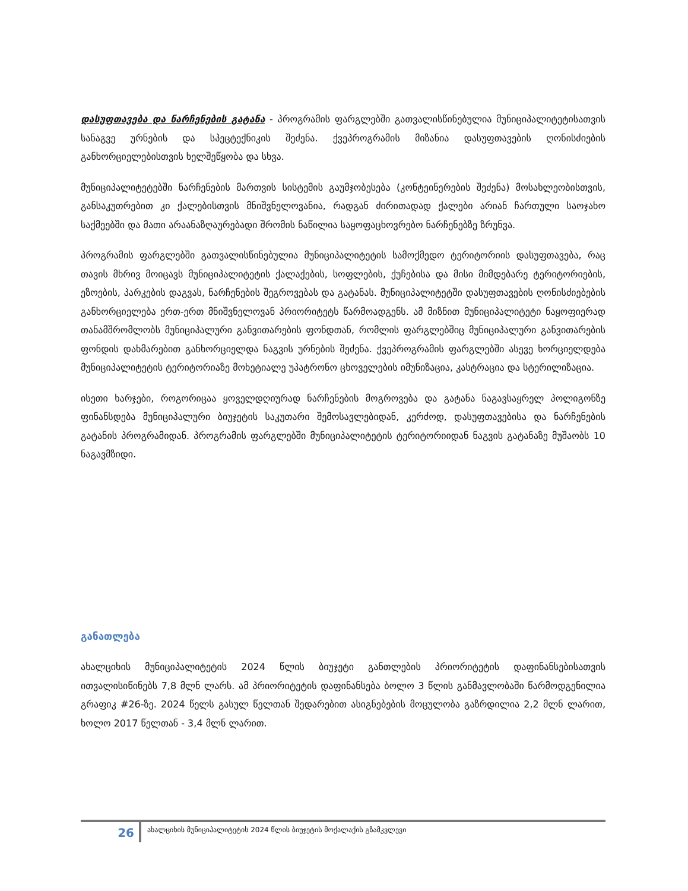დასუფთავება და ნარჩენების გატანა - პროგრამის ფარგლებში გათვალისწინებულია მუნიციპალიტეტისათვის სანაგვე ურნების და სპეცტექნიკის შეძენა. ქვეპროგრამის მიზანია დასუფთავების ღონისძიების განხორციელებისთვის ხელშეწყობა და სხვა.
მუნიციპალიტეტებში ნარჩენების მართვის სისტემის გაუმჯობესება (კონტეინერების შეძენა) მოსახლეობისთვის, განსაკუთრებით კი ქალებისთვის მნიშვნელოვანია, რადგან ძირითადად ქალები არიან ჩართული საოჯახო საქმეებში და მათი არაანაზღაურებადი შრომის ნაწილია საყოფაცხოვრებო ნარჩენებზე ზრუნვა.
პროგრამის ფარგლებში გათვალისწინებულია მუნიციპალიტეტის სამოქმედო ტერიტორიის დასუფთავება, რაც თავის მხრივ მოიცავს მუნიციპალიტეტის ქალაქების, სოფლების, ქუჩებისა და მისი მიმდებარე ტერიტორიების, ეზოების, პარკების დაგვას, ნარჩენების შეგროვებას და გატანას. მუნიციპალიტეტში დასუფთავების ღონისძიებების განხორციელება ერთ-ერთ მნიშვნელოვან პრიორიტეტს წარმოადგენს. ამ მიზნით მუნიციპალიტეტი ნაყოფიერად თანამშრომლობს მუნიციპალური განვითარების ფონდთან, რომლის ფარგლებშიც მუნიციპალური განვითარების ფონდის დახმარებით განხორციელდა ნაგვის ურნების შეძენა. ქვეპროგრამის ფარგლებში ასევე ხორციელდება მუნიციპალიტეტის ტერიტორიაზე მოხეტიალე უპატრონო ცხოველების იმუნიზაცია, კასტრაცია და სტერილიზაცია.
ისეთი ხარჯები, როგორიცაა ყოველდღიურად ნარჩენების მოგროვება და გატანა ნაგავსაყრელ პოლიგონზე ფინანსდება მუნიციპალური ბიუჯეტის საკუთარი შემოსავლებიდან, კერძოდ, დასუფთავებისა და ნარჩენების გატანის პროგრამიდან. პროგრამის ფარგლებში მუნიციპალიტეტის ტერიტორიიდან ნაგვის გატანაზე მუშაობს 10 ნაგავმზიდი.
განათლება
ახალციხის მუნიციპალიტეტის 2024 წლის ბიუჯეტი განთლების პრიორიტეტის დაფინანსებისათვის ითვალისიწინებს 7,8 მლნ ლარს. ამ პრიორიტეტის დაფინანსება ბოლო 3 წლის განმავლობაში წარმოდგენილია გრაფიკ #26-ზე. 2024 წელს გასულ წელთან შედარებით ასიგნებების მოცულობა გაზრდილია 2,2 მლნ ლარით, ხოლო 2017 წელთან - 3,4 მლნ ლარით.
26
ახალციხის მუნიციპალიტეტის 2024 წლის ბიუჯეტის მოქალაქის გზამკვლევი